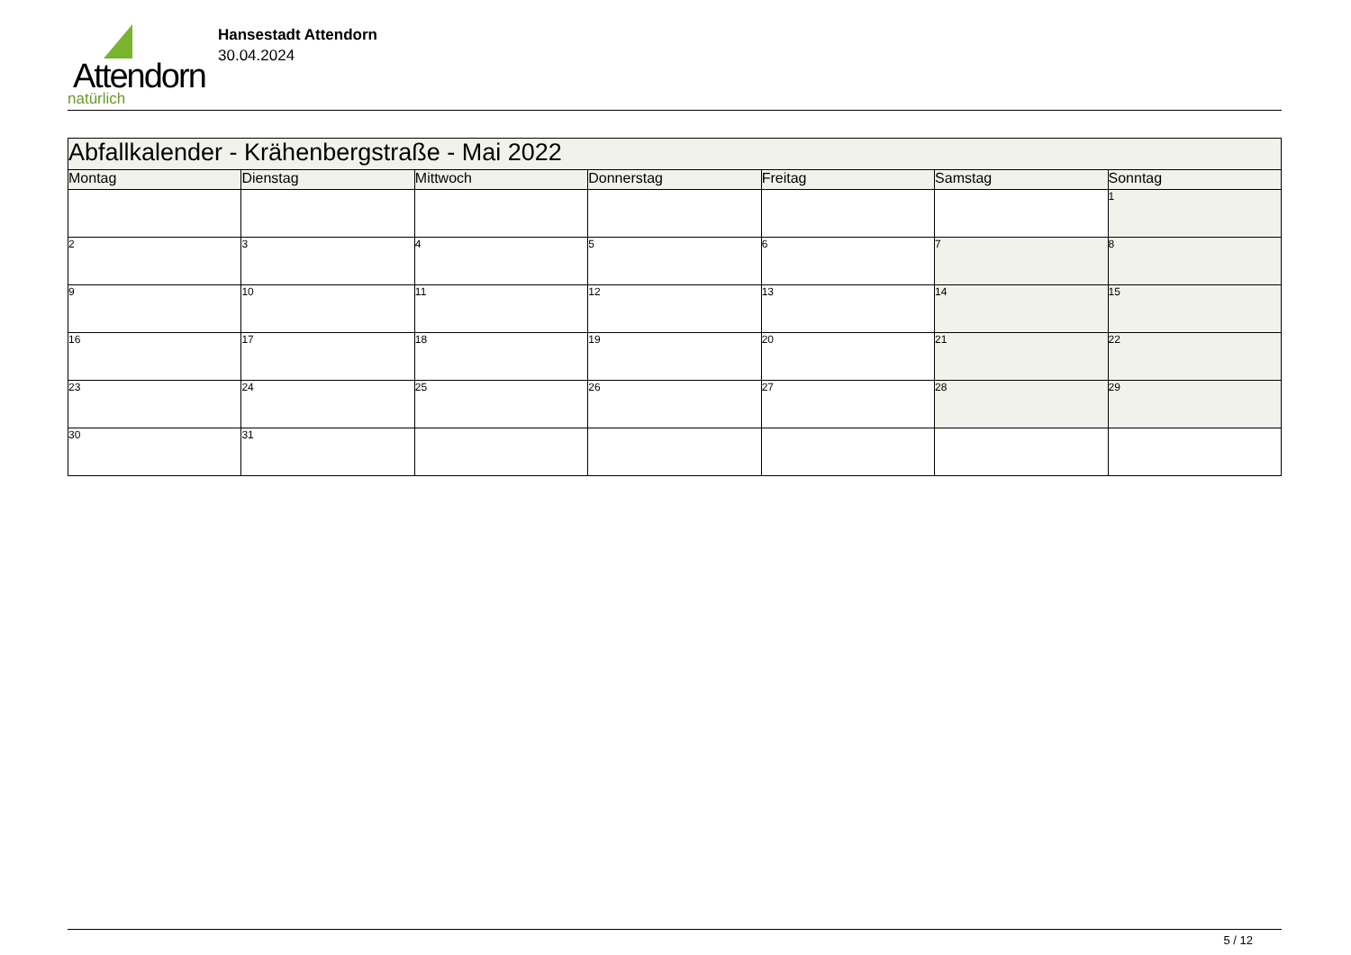Attendorn
natürlich
Hansestadt Attendorn
30.04.2024
| Abfallkalender - Krähenbergstraße - Mai 2022 | | | | | | |
| --- | --- | --- | --- | --- | --- | --- |
| Montag | Dienstag | Mittwoch | Donnerstag | Freitag | Samstag | Sonntag |
| | | | | | | 1 |
| 2 | 3 | 4 | 5 | 6 | 7 | 8 |
| 9 | 10 | 11 | 12 | 13 | 14 | 15 |
| 16 | 17 | 18 | 19 | 20 | 21 | 22 |
| 23 | 24 | 25 | 26 | 27 | 28 | 29 |
| 30 | 31 | | | | | |
5 / 12